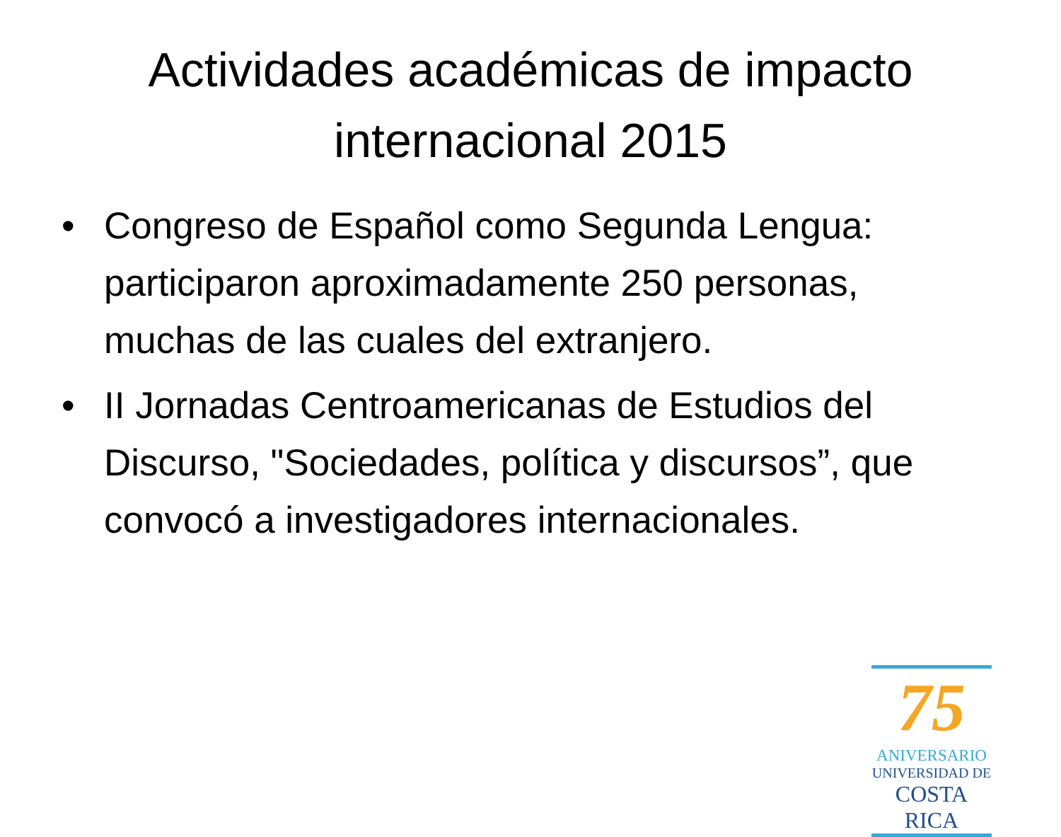Actividades académicas de impacto internacional 2015
• Congreso de Español como Segunda Lengua: participaron aproximadamente 250 personas, muchas de las cuales del extranjero.
• II Jornadas Centroamericanas de Estudios del Discurso, "Sociedades, política y discursos”, que convocó a investigadores internacionales.
75
ANIVERSARIO
UNIVERSIDAD DE
COSTA RICA